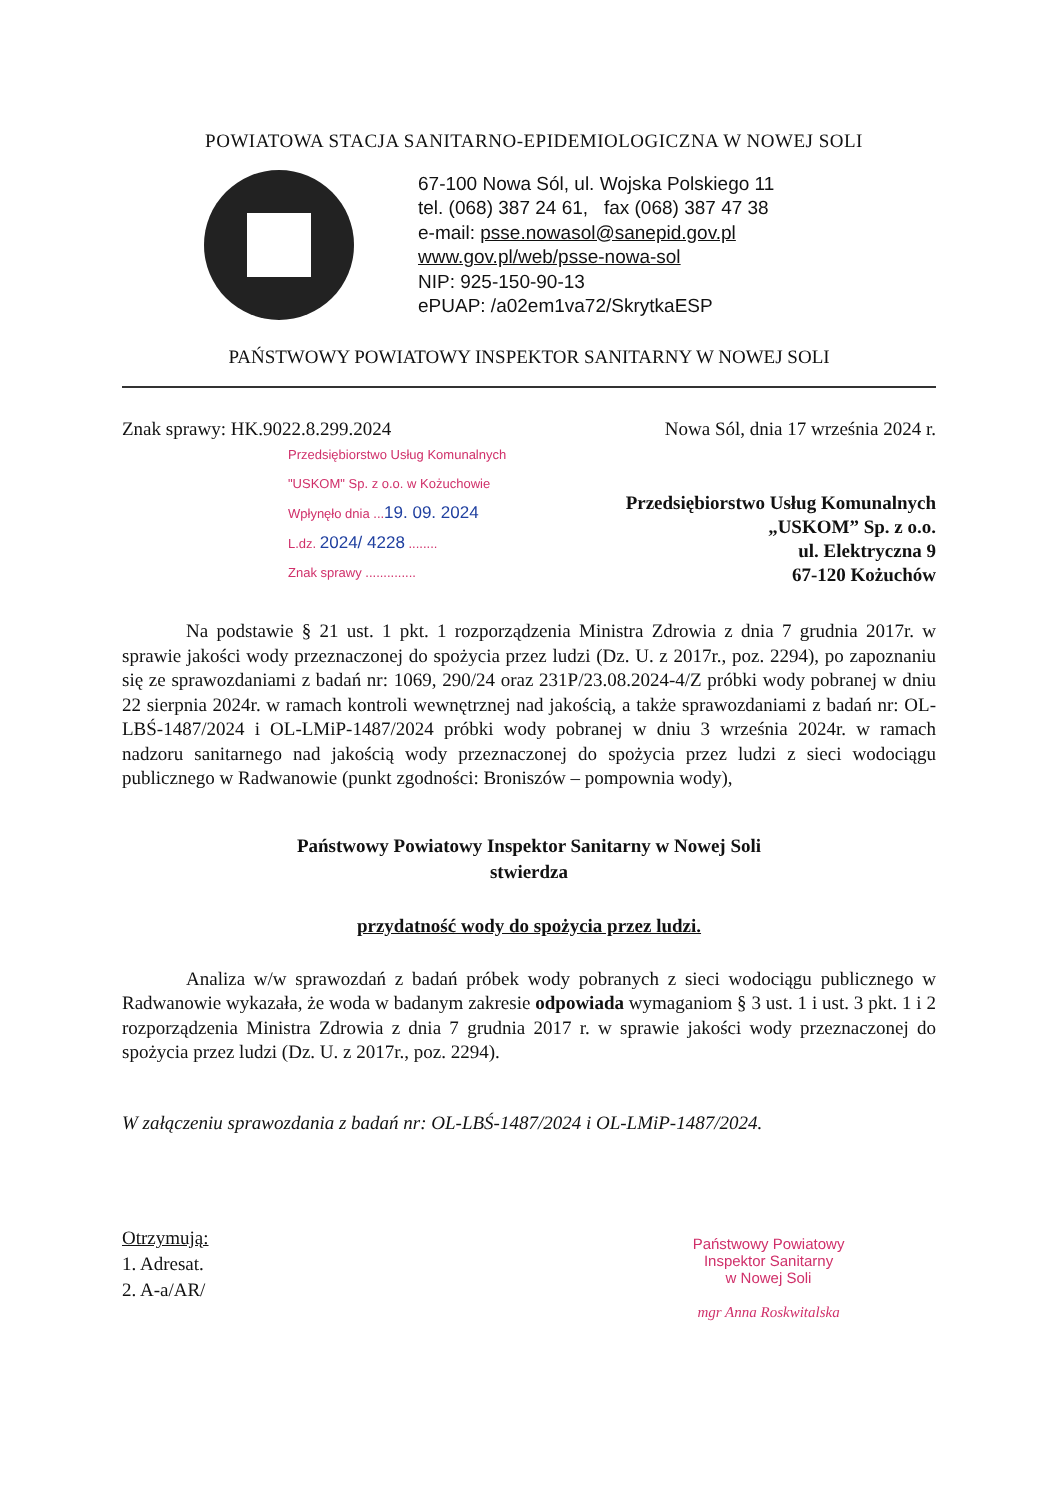POWIATOWA STACJA SANITARNO-EPIDEMIOLOGICZNA W NOWEJ SOLI
67-100 Nowa Sól, ul. Wojska Polskiego 11
tel. (068) 387 24 61, fax (068) 387 47 38
e-mail: psse.nowasol@sanepid.gov.pl
www.gov.pl/web/psse-nowa-sol
NIP: 925-150-90-13
ePUAP: /a02em1va72/SkrytkaESP
PAŃSTWOWY POWIATOWY INSPEKTOR SANITARNY W NOWEJ SOLI
Znak sprawy: HK.9022.8.299.2024
Nowa Sól, dnia 17 września 2024 r.
Przedsiębiorstwo Usług Komunalnych
"USKOM" Sp. z o.o. w Kożuchowie
Wpłynęło dnia ...19. 09. 2024
L.dz. 2024/ 4228 ........
Znak sprawy ..............
Przedsiębiorstwo Usług Komunalnych
„USKOM” Sp. z o.o.
ul. Elektryczna 9
67-120 Kożuchów
Na podstawie § 21 ust. 1 pkt. 1 rozporządzenia Ministra Zdrowia z dnia 7 grudnia 2017r. w sprawie jakości wody przeznaczonej do spożycia przez ludzi (Dz. U. z 2017r., poz. 2294), po zapoznaniu się ze sprawozdaniami z badań nr: 1069, 290/24 oraz 231P/23.08.2024-4/Z próbki wody pobranej w dniu 22 sierpnia 2024r. w ramach kontroli wewnętrznej nad jakością, a także sprawozdaniami z badań nr: OL-LBŚ-1487/2024 i OL-LMiP-1487/2024 próbki wody pobranej w dniu 3 września 2024r. w ramach nadzoru sanitarnego nad jakością wody przeznaczonej do spożycia przez ludzi z sieci wodociągu publicznego w Radwanowie (punkt zgodności: Broniszów – pompownia wody),
Państwowy Powiatowy Inspektor Sanitarny w Nowej Soli
stwierdza
przydatność wody do spożycia przez ludzi.
Analiza w/w sprawozdań z badań próbek wody pobranych z sieci wodociągu publicznego w Radwanowie wykazała, że woda w badanym zakresie odpowiada wymaganiom § 3 ust. 1 i ust. 3 pkt. 1 i 2 rozporządzenia Ministra Zdrowia z dnia 7 grudnia 2017 r. w sprawie jakości wody przeznaczonej do spożycia przez ludzi (Dz. U. z 2017r., poz. 2294).
W załączeniu sprawozdania z badań nr: OL-LBŚ-1487/2024 i OL-LMiP-1487/2024.
Otrzymują:
1. Adresat.
2. A-a/AR/
Państwowy Powiatowy
Inspektor Sanitarny
w Nowej Soli
mgr Anna Roskwitalska